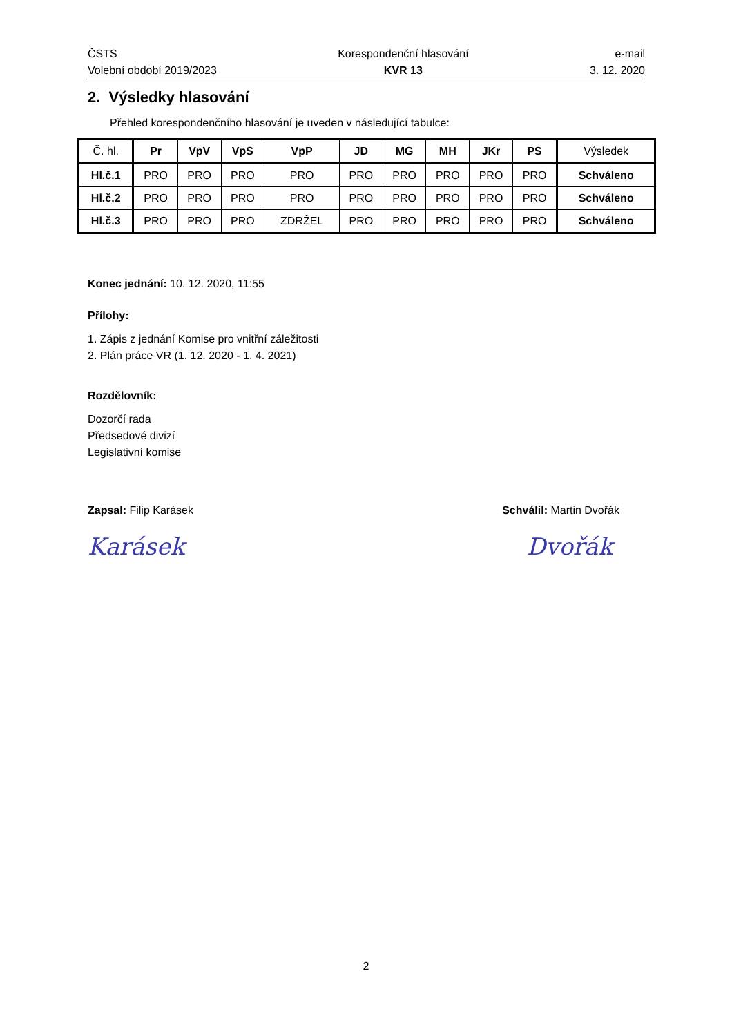ČSTS
Volební období 2019/2023
Korespondenční hlasování
KVR 13
e-mail
3. 12. 2020
2. Výsledky hlasování
Přehled korespondenčního hlasování je uveden v následující tabulce:
| Č. hl. | Pr | VpV | VpS | VpP | JD | MG | MH | JKr | PS | Výsledek |
| --- | --- | --- | --- | --- | --- | --- | --- | --- | --- | --- |
| Hl.č.1 | PRO | PRO | PRO | PRO | PRO | PRO | PRO | PRO | PRO | Schváleno |
| Hl.č.2 | PRO | PRO | PRO | PRO | PRO | PRO | PRO | PRO | PRO | Schváleno |
| Hl.č.3 | PRO | PRO | PRO | ZDRŽEL | PRO | PRO | PRO | PRO | PRO | Schváleno |
Konec jednání: 10. 12. 2020, 11:55
Přílohy:
1. Zápis z jednání Komise pro vnitřní záležitosti
2. Plán práce VR (1. 12. 2020 - 1. 4. 2021)
Rozdělovník:
Dozorčí rada
Předsedové divizí
Legislativní komise
Zapsal: Filip Karásek Schválil: Martin Dvořák
Karásek Dvořák
2